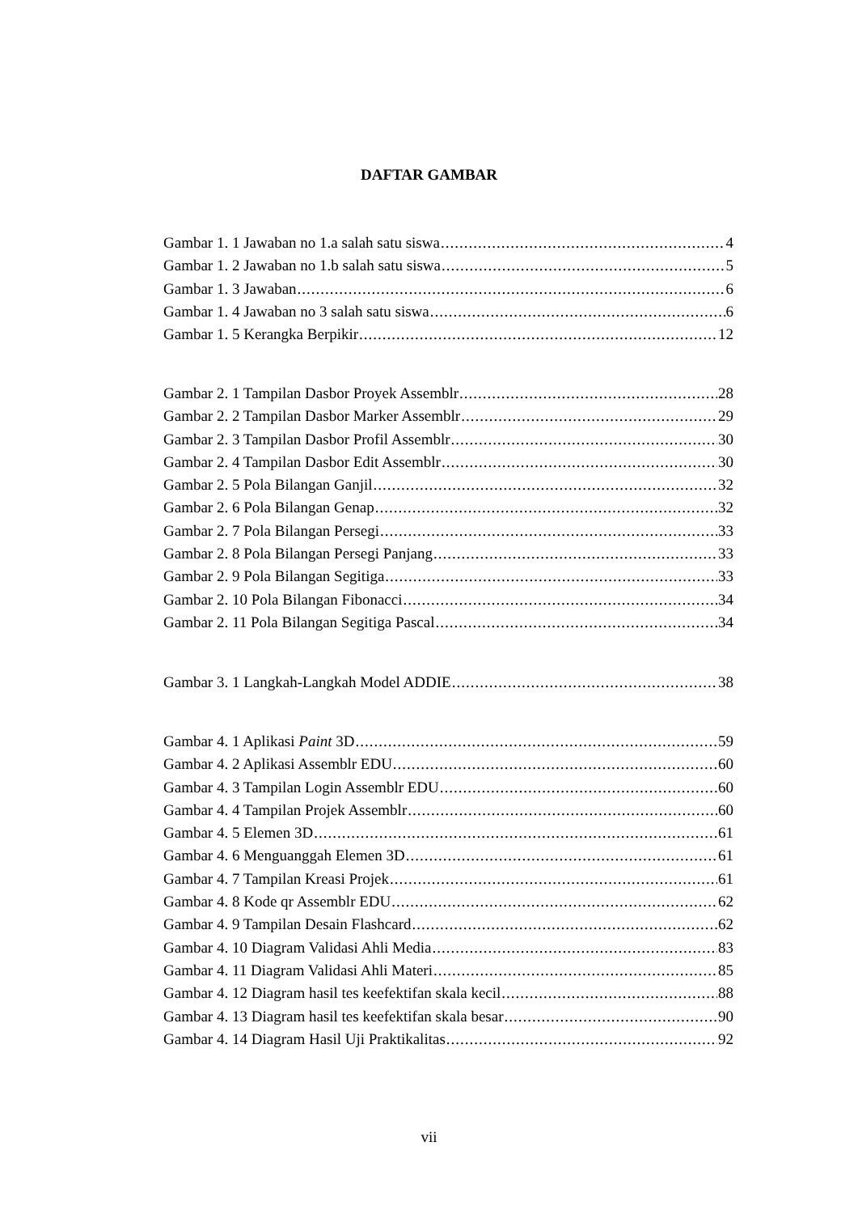DAFTAR GAMBAR
Gambar 1. 1 Jawaban no 1.a salah satu siswa 4
Gambar 1. 2 Jawaban no 1.b salah satu siswa 5
Gambar 1. 3 Jawaban 6
Gambar 1. 4 Jawaban no 3 salah satu siswa 6
Gambar 1. 5 Kerangka Berpikir 12
Gambar 2. 1 Tampilan Dasbor Proyek Assemblr 28
Gambar 2. 2 Tampilan Dasbor Marker Assemblr 29
Gambar 2. 3 Tampilan Dasbor Profil Assemblr 30
Gambar 2. 4 Tampilan Dasbor Edit Assemblr 30
Gambar 2. 5 Pola Bilangan Ganjil 32
Gambar 2. 6 Pola Bilangan Genap 32
Gambar 2. 7 Pola Bilangan Persegi 33
Gambar 2. 8 Pola Bilangan Persegi Panjang 33
Gambar 2. 9 Pola Bilangan Segitiga 33
Gambar 2. 10 Pola Bilangan Fibonacci 34
Gambar 2. 11 Pola Bilangan Segitiga Pascal 34
Gambar 3. 1 Langkah-Langkah Model ADDIE 38
Gambar 4. 1 Aplikasi Paint 3D 59
Gambar 4. 2 Aplikasi Assemblr EDU 60
Gambar 4. 3 Tampilan Login Assemblr EDU 60
Gambar 4. 4 Tampilan Projek Assemblr 60
Gambar 4. 5 Elemen 3D 61
Gambar 4. 6 Menguanggah Elemen 3D 61
Gambar 4. 7 Tampilan Kreasi Projek 61
Gambar 4. 8 Kode qr Assemblr EDU 62
Gambar 4. 9 Tampilan Desain Flashcard 62
Gambar 4. 10 Diagram Validasi Ahli Media 83
Gambar 4. 11 Diagram Validasi Ahli Materi 85
Gambar 4. 12 Diagram hasil tes keefektifan skala kecil 88
Gambar 4. 13 Diagram hasil tes keefektifan skala besar 90
Gambar 4. 14 Diagram Hasil Uji Praktikalitas 92
vii